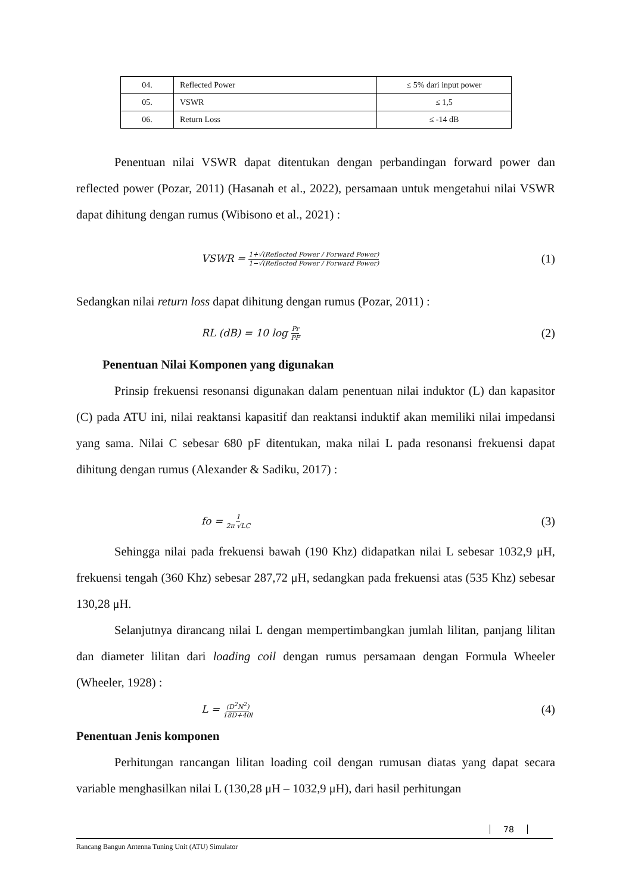| 04. | Reflected Power | ≤ 5% dari input power |
| 05. | VSWR | ≤ 1,5 |
| 06. | Return Loss | ≤ -14 dB |
Penentuan nilai VSWR dapat ditentukan dengan perbandingan forward power dan reflected power (Pozar, 2011) (Hasanah et al., 2022), persamaan untuk mengetahui nilai VSWR dapat dihitung dengan rumus (Wibisono et al., 2021) :
VSWR = 1+√(Reflected Power / Forward Power) 1−√(Reflected Power / Forward Power) (1)
Sedangkan nilai return loss dapat dihitung dengan rumus (Pozar, 2011) :
RL (dB) = 10 log Pr PF (2)
Penentuan Nilai Komponen yang digunakan
Prinsip frekuensi resonansi digunakan dalam penentuan nilai induktor (L) dan kapasitor (C) pada ATU ini, nilai reaktansi kapasitif dan reaktansi induktif akan memiliki nilai impedansi yang sama. Nilai C sebesar 680 pF ditentukan, maka nilai L pada resonansi frekuensi dapat dihitung dengan rumus (Alexander & Sadiku, 2017) :
fo = 1 2π √LC (3)
Sehingga nilai pada frekuensi bawah (190 Khz) didapatkan nilai L sebesar 1032,9 μH, frekuensi tengah (360 Khz) sebesar 287,72 μH, sedangkan pada frekuensi atas (535 Khz) sebesar 130,28 μH.
Selanjutnya dirancang nilai L dengan mempertimbangkan jumlah lilitan, panjang lilitan dan diameter lilitan dari loading coil dengan rumus persamaan dengan Formula Wheeler (Wheeler, 1928) :
L = (D<sup>2</sup>N<sup>2</sup>) 18D+40l (4)
Penentuan Jenis komponen
Perhitungan rancangan lilitan loading coil dengan rumusan diatas yang dapat secara variable menghasilkan nilai L (130,28 μH – 1032,9 μH), dari hasil perhitungan
78
Rancang Bangun Antenna Tuning Unit (ATU) Simulator